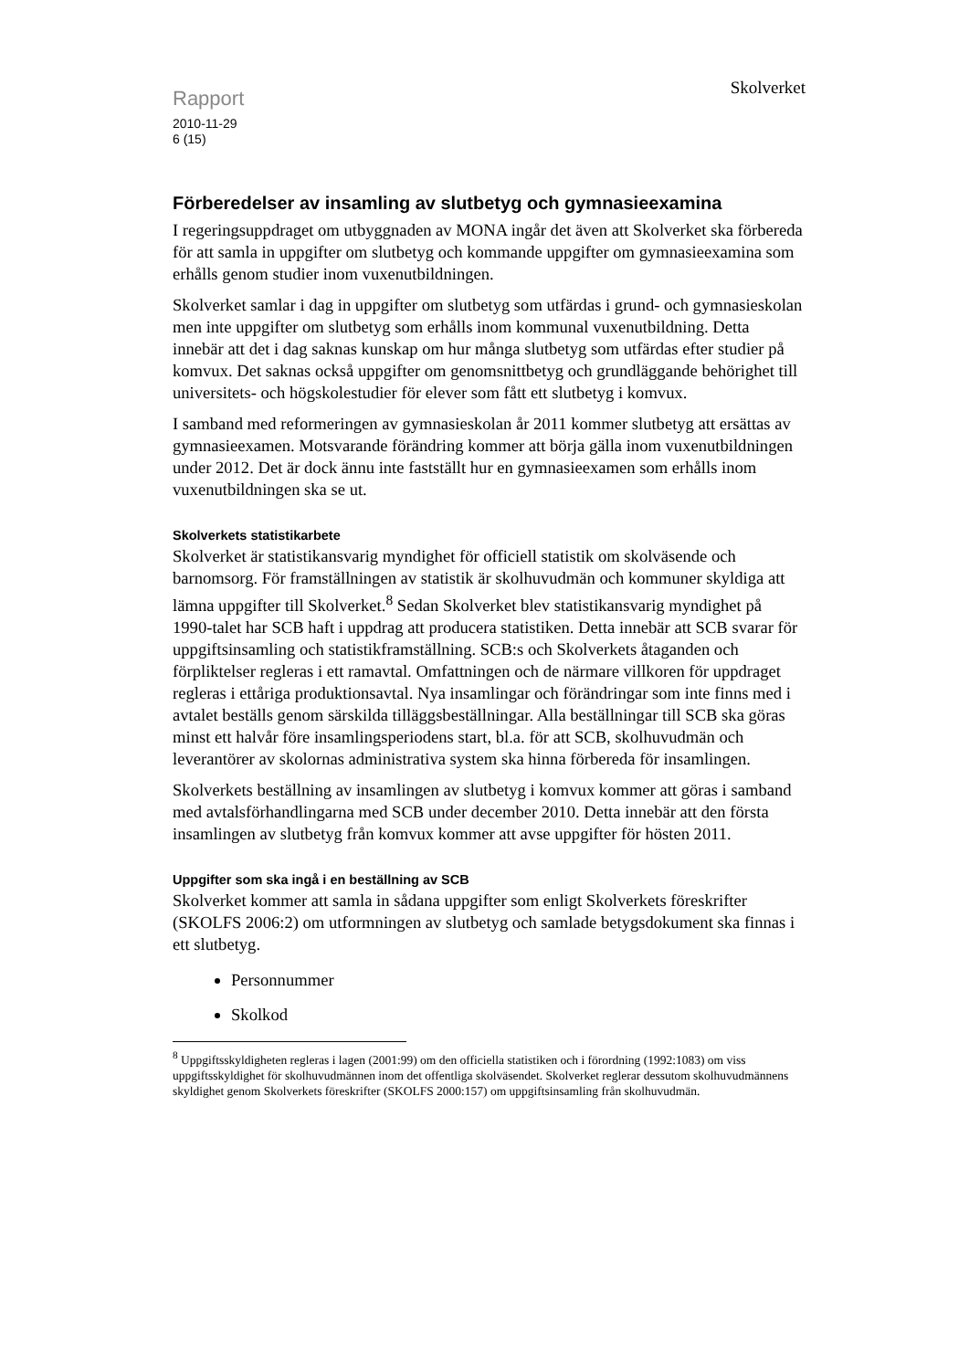Skolverket
Rapport
2010-11-29
6 (15)
Förberedelser av insamling av slutbetyg och gymnasieexamina
I regeringsuppdraget om utbyggnaden av MONA ingår det även att Skolverket ska förbereda för att samla in uppgifter om slutbetyg och kommande uppgifter om gymnasieexamina som erhålls genom studier inom vuxenutbildningen.
Skolverket samlar i dag in uppgifter om slutbetyg som utfärdas i grund- och gymnasieskolan men inte uppgifter om slutbetyg som erhålls inom kommunal vuxenutbildning. Detta innebär att det i dag saknas kunskap om hur många slutbetyg som utfärdas efter studier på komvux. Det saknas också uppgifter om genomsnittbetyg och grundläggande behörighet till universitets- och högskolestudier för elever som fått ett slutbetyg i komvux.
I samband med reformeringen av gymnasieskolan år 2011 kommer slutbetyg att ersättas av gymnasieexamen. Motsvarande förändring kommer att börja gälla inom vuxenutbildningen under 2012. Det är dock ännu inte fastställt hur en gymnasieexamen som erhålls inom vuxenutbildningen ska se ut.
Skolverkets statistikarbete
Skolverket är statistikansvarig myndighet för officiell statistik om skolväsende och barnomsorg. För framställningen av statistik är skolhuvudmän och kommuner skyldiga att lämna uppgifter till Skolverket.<sup>8</sup> Sedan Skolverket blev statistikansvarig myndighet på 1990-talet har SCB haft i uppdrag att producera statistiken. Detta innebär att SCB svarar för uppgiftsinsamling och statistikframställning. SCB:s och Skolverkets åtaganden och förpliktelser regleras i ett ramavtal. Omfattningen och de närmare villkoren för uppdraget regleras i ettåriga produktionsavtal. Nya insamlingar och förändringar som inte finns med i avtalet beställs genom särskilda tilläggsbeställningar. Alla beställningar till SCB ska göras minst ett halvår före insamlingsperiodens start, bl.a. för att SCB, skolhuvudmän och leverantörer av skolornas administrativa system ska hinna förbereda för insamlingen.
Skolverkets beställning av insamlingen av slutbetyg i komvux kommer att göras i samband med avtalsförhandlingarna med SCB under december 2010. Detta innebär att den första insamlingen av slutbetyg från komvux kommer att avse uppgifter för hösten 2011.
Uppgifter som ska ingå i en beställning av SCB
Skolverket kommer att samla in sådana uppgifter som enligt Skolverkets föreskrifter (SKOLFS 2006:2) om utformningen av slutbetyg och samlade betygsdokument ska finnas i ett slutbetyg.
Personnummer
Skolkod
<sup>8</sup> Uppgiftsskyldigheten regleras i lagen (2001:99) om den officiella statistiken och i förordning (1992:1083) om viss uppgiftsskyldighet för skolhuvudmännen inom det offentliga skolväsendet. Skolverket reglerar dessutom skolhuvudmännens skyldighet genom Skolverkets föreskrifter (SKOLFS 2000:157) om uppgiftsinsamling från skolhuvudmän.